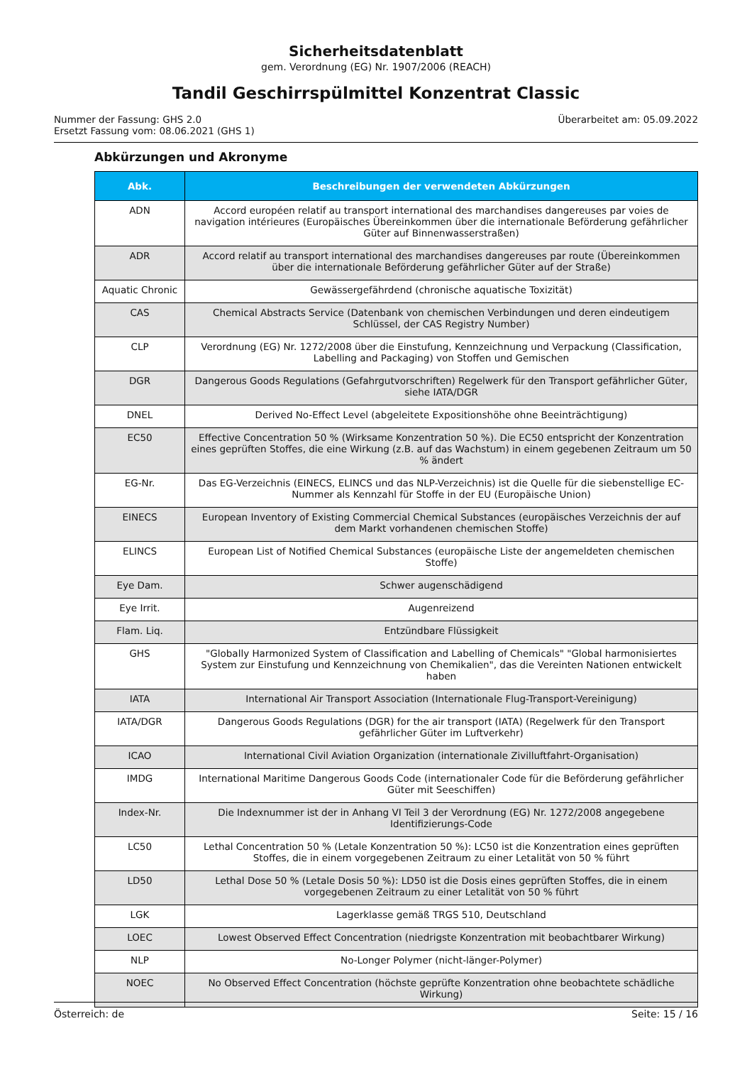Sicherheitsdatenblatt
gem. Verordnung (EG) Nr. 1907/2006 (REACH)
Tandil Geschirrspülmittel Konzentrat Classic
Nummer der Fassung: GHS 2.0
Ersetzt Fassung vom: 08.06.2021 (GHS 1)
Überarbeitet am: 05.09.2022
Abkürzungen und Akronyme
| Abk. | Beschreibungen der verwendeten Abkürzungen |
| --- | --- |
| ADN | Accord européen relatif au transport international des marchandises dangereuses par voies de navigation intérieures (Europäisches Übereinkommen über die internationale Beförderung gefährlicher Güter auf Binnenwasserstraßen) |
| ADR | Accord relatif au transport international des marchandises dangereuses par route (Übereinkommen über die internationale Beförderung gefährlicher Güter auf der Straße) |
| Aquatic Chronic | Gewässergefährdend (chronische aquatische Toxizität) |
| CAS | Chemical Abstracts Service (Datenbank von chemischen Verbindungen und deren eindeutigem Schlüssel, der CAS Registry Number) |
| CLP | Verordnung (EG) Nr. 1272/2008 über die Einstufung, Kennzeichnung und Verpackung (Classification, Labelling and Packaging) von Stoffen und Gemischen |
| DGR | Dangerous Goods Regulations (Gefahrgutvorschriften) Regelwerk für den Transport gefährlicher Güter, siehe IATA/DGR |
| DNEL | Derived No-Effect Level (abgeleitete Expositionshöhe ohne Beeinträchtigung) |
| EC50 | Effective Concentration 50 % (Wirksame Konzentration 50 %). Die EC50 entspricht der Konzentration eines geprüften Stoffes, die eine Wirkung (z.B. auf das Wachstum) in einem gegebenen Zeitraum um 50 % ändert |
| EG-Nr. | Das EG-Verzeichnis (EINECS, ELINCS und das NLP-Verzeichnis) ist die Quelle für die siebenstellige EC-Nummer als Kennzahl für Stoffe in der EU (Europäische Union) |
| EINECS | European Inventory of Existing Commercial Chemical Substances (europäisches Verzeichnis der auf dem Markt vorhandenen chemischen Stoffe) |
| ELINCS | European List of Notified Chemical Substances (europäische Liste der angemeldeten chemischen Stoffe) |
| Eye Dam. | Schwer augenschädigend |
| Eye Irrit. | Augenreizend |
| Flam. Liq. | Entzündbare Flüssigkeit |
| GHS | "Globally Harmonized System of Classification and Labelling of Chemicals" "Global harmonisiertes System zur Einstufung und Kennzeichnung von Chemikalien", das die Vereinten Nationen entwickelt haben |
| IATA | International Air Transport Association (Internationale Flug-Transport-Vereinigung) |
| IATA/DGR | Dangerous Goods Regulations (DGR) for the air transport (IATA) (Regelwerk für den Transport gefährlicher Güter im Luftverkehr) |
| ICAO | International Civil Aviation Organization (internationale Zivilluftfahrt-Organisation) |
| IMDG | International Maritime Dangerous Goods Code (internationaler Code für die Beförderung gefährlicher Güter mit Seeschiffen) |
| Index-Nr. | Die Indexnummer ist der in Anhang VI Teil 3 der Verordnung (EG) Nr. 1272/2008 angegebene Identifizierungs-Code |
| LC50 | Lethal Concentration 50 % (Letale Konzentration 50 %): LC50 ist die Konzentration eines geprüften Stoffes, die in einem vorgegebenen Zeitraum zu einer Letalität von 50 % führt |
| LD50 | Lethal Dose 50 % (Letale Dosis 50 %): LD50 ist die Dosis eines geprüften Stoffes, die in einem vorgegebenen Zeitraum zu einer Letalität von 50 % führt |
| LGK | Lagerklasse gemäß TRGS 510, Deutschland |
| LOEC | Lowest Observed Effect Concentration (niedrigste Konzentration mit beobachtbarer Wirkung) |
| NLP | No-Longer Polymer (nicht-länger-Polymer) |
| NOEC | No Observed Effect Concentration (höchste geprüfte Konzentration ohne beobachtete schädliche Wirkung) |
Österreich: de Seite: 15 / 16